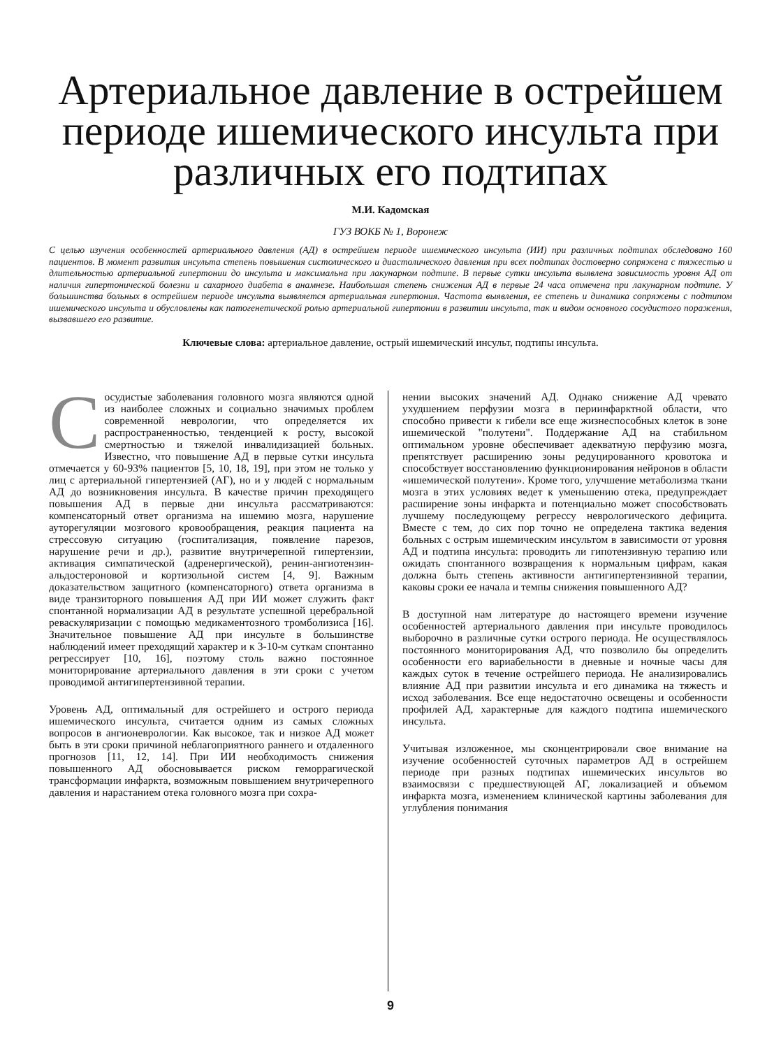Артериальное давление в острейшем периоде ишемического инсульта при различных его подтипах
М.И. Кадомская
ГУЗ ВОКБ № 1, Воронеж
С целью изучения особенностей артериального давления (АД) в острейшем периоде ишемического инсульта (ИИ) при различных подтипах обследовано 160 пациентов. В момент развития инсульта степень повышения систолического и диастолического давления при всех подтипах достоверно сопряжена с тяжестью и длительностью артериальной гипертонии до инсульта и максимальна при лакунарном подтипе. В первые сутки инсульта выявлена зависимость уровня АД от наличия гипертонической болезни и сахарного диабета в анамнезе. Наибольшая степень снижения АД в первые 24 часа отмечена при лакунарном подтипе. У большинства больных в острейшем периоде инсульта выявляется артериальная гипертония. Частота выявления, ее степень и динамика сопряжены с подтипом ишемического инсульта и обусловлены как патогенетической ролью артериальной гипертонии в развитии инсульта, так и видом основного сосудистого поражения, вызвавшего его развитие.
Ключевые слова: артериальное давление, острый ишемический инсульт, подтипы инсульта.
Сосудистые заболевания головного мозга являются одной из наиболее сложных и социально значимых проблем современной неврологии, что определяется их распространенностью, тенденцией к росту, высокой смертностью и тяжелой инвалидизацией больных. Известно, что повышение АД в первые сутки инсульта отмечается у 60-93% пациентов [5, 10, 18, 19], при этом не только у лиц с артериальной гипертензией (АГ), но и у людей с нормальным АД до возникновения инсульта. В качестве причин преходящего повышения АД в первые дни инсульта рассматриваются: компенсаторный ответ организма на ишемию мозга, нарушение ауторегуляции мозгового кровообращения, реакция пациента на стрессовую ситуацию (госпитализация, появление парезов, нарушение речи и др.), развитие внутричерепной гипертензии, активация симпатической (адренергической), ренин-ангиотензин-альдостероновой и кортизольной систем [4, 9]. Важным доказательством защитного (компенсаторного) ответа организма в виде транзиторного повышения АД при ИИ может служить факт спонтанной нормализации АД в результате успешной церебральной реваскуляризации с помощью медикаментозного тромболизиса [16]. Значительное повышение АД при инсульте в большинстве наблюдений имеет преходящий характер и к 3-10-м суткам спонтанно регрессирует [10, 16], поэтому столь важно постоянное мониторирование артериального давления в эти сроки с учетом проводимой антигипертензивной терапии.
Уровень АД, оптимальный для острейшего и острого периода ишемического инсульта, считается одним из самых сложных вопросов в ангионеврологии. Как высокое, так и низкое АД может быть в эти сроки причиной неблагоприятного раннего и отдаленного прогнозов [11, 12, 14]. При ИИ необходимость снижения повышенного АД обосновывается риском геморрагической трансформации инфаркта, возможным повышением внутричерепного давления и нарастанием отека головного мозга при сохра-
нении высоких значений АД. Однако снижение АД чревато ухудшением перфузии мозга в периинфарктной области, что способно привести к гибели все еще жизнеспособных клеток в зоне ишемической "полутени". Поддержание АД на стабильном оптимальном уровне обеспечивает адекватную перфузию мозга, препятствует расширению зоны редуцированного кровотока и способствует восстановлению функционирования нейронов в области «ишемической полутени». Кроме того, улучшение метаболизма ткани мозга в этих условиях ведет к уменьшению отека, предупреждает расширение зоны инфаркта и потенциально может способствовать лучшему последующему регрессу неврологического дефицита. Вместе с тем, до сих пор точно не определена тактика ведения больных с острым ишемическим инсультом в зависимости от уровня АД и подтипа инсульта: проводить ли гипотензивную терапию или ожидать спонтанного возвращения к нормальным цифрам, какая должна быть степень активности антигипертензивной терапии, каковы сроки ее начала и темпы снижения повышенного АД?
В доступной нам литературе до настоящего времени изучение особенностей артериального давления при инсульте проводилось выборочно в различные сутки острого периода. Не осуществлялось постоянного мониторирования АД, что позволило бы определить особенности его вариабельности в дневные и ночные часы для каждых суток в течение острейшего периода. Не анализировались влияние АД при развитии инсульта и его динамика на тяжесть и исход заболевания. Все еще недостаточно освещены и особенности профилей АД, характерные для каждого подтипа ишемического инсульта.
Учитывая изложенное, мы сконцентрировали свое внимание на изучение особенностей суточных параметров АД в острейшем периоде при разных подтипах ишемических инсультов во взаимосвязи с предшествующей АГ, локализацией и объемом инфаркта мозга, изменением клинической картины заболевания для углубления понимания
9